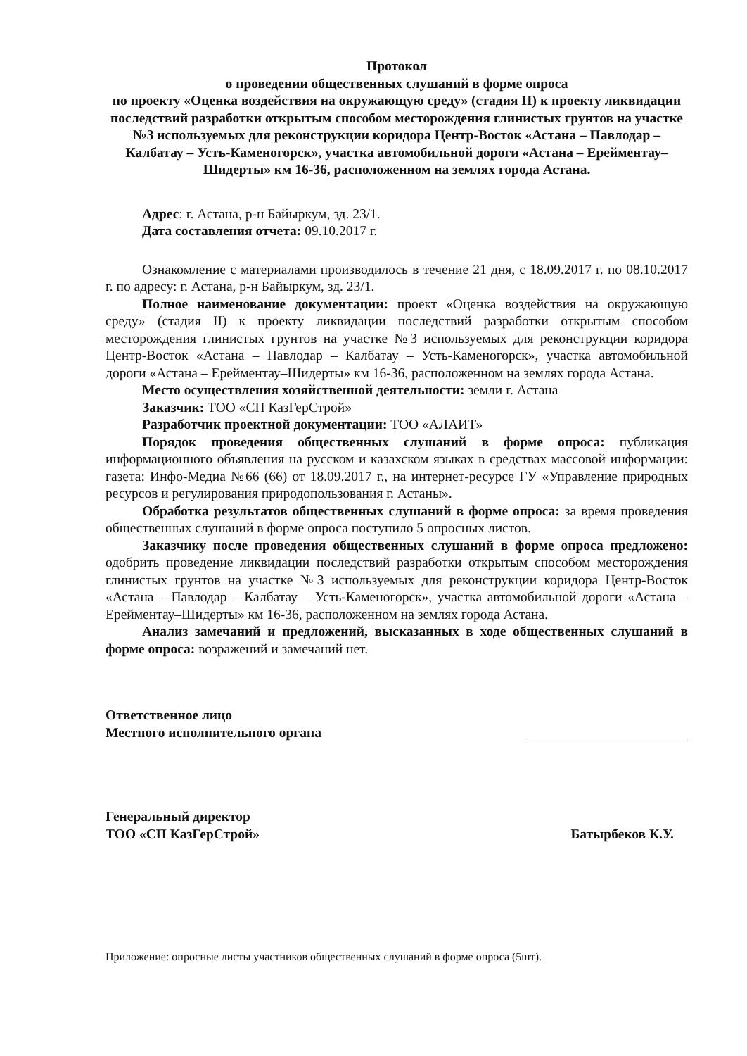Протокол
о проведении общественных слушаний в форме опроса
по проекту «Оценка воздействия на окружающую среду» (стадия II) к проекту ликвидации последствий разработки открытым способом месторождения глинистых грунтов на участке №3 используемых для реконструкции коридора Центр-Восток «Астана – Павлодар – Калбатау – Усть-Каменогорск», участка автомобильной дороги «Астана – Ерейментау–Шидерты» км 16-36, расположенном на землях города Астана.
Адрес: г. Астана, р-н Байыркум, зд. 23/1.
Дата составления отчета: 09.10.2017 г.
Ознакомление с материалами производилось в течение 21 дня, с 18.09.2017 г. по 08.10.2017 г. по адресу: г. Астана, р-н Байыркум, зд. 23/1.
Полное наименование документации: проект «Оценка воздействия на окружающую среду» (стадия II) к проекту ликвидации последствий разработки открытым способом месторождения глинистых грунтов на участке №3 используемых для реконструкции коридора Центр-Восток «Астана – Павлодар – Калбатау – Усть-Каменогорск», участка автомобильной дороги «Астана – Ерейментау–Шидерты» км 16-36, расположенном на землях города Астана.
Место осуществления хозяйственной деятельности: земли г. Астана
Заказчик: ТОО «СП КазГерСтрой»
Разработчик проектной документации: ТОО «АЛАИТ»
Порядок проведения общественных слушаний в форме опроса: публикация информационного объявления на русском и казахском языках в средствах массовой информации: газета: Инфо-Медиа №66 (66) от 18.09.2017 г., на интернет-ресурсе ГУ «Управление природных ресурсов и регулирования природопользования г. Астаны».
Обработка результатов общественных слушаний в форме опроса: за время проведения общественных слушаний в форме опроса поступило 5 опросных листов.
Заказчику после проведения общественных слушаний в форме опроса предложено: одобрить проведение ликвидации последствий разработки открытым способом месторождения глинистых грунтов на участке №3 используемых для реконструкции коридора Центр-Восток «Астана – Павлодар – Калбатау – Усть-Каменогорск», участка автомобильной дороги «Астана – Ерейментау–Шидерты» км 16-36, расположенном на землях города Астана.
Анализ замечаний и предложений, высказанных в ходе общественных слушаний в форме опроса: возражений и замечаний нет.
Ответственное лицо
Местного исполнительного органа
Генеральный директор
ТОО «СП КазГерСтрой»
Батырбеков К.У.
Приложение: опросные листы участников общественных слушаний в форме опроса (5шт).